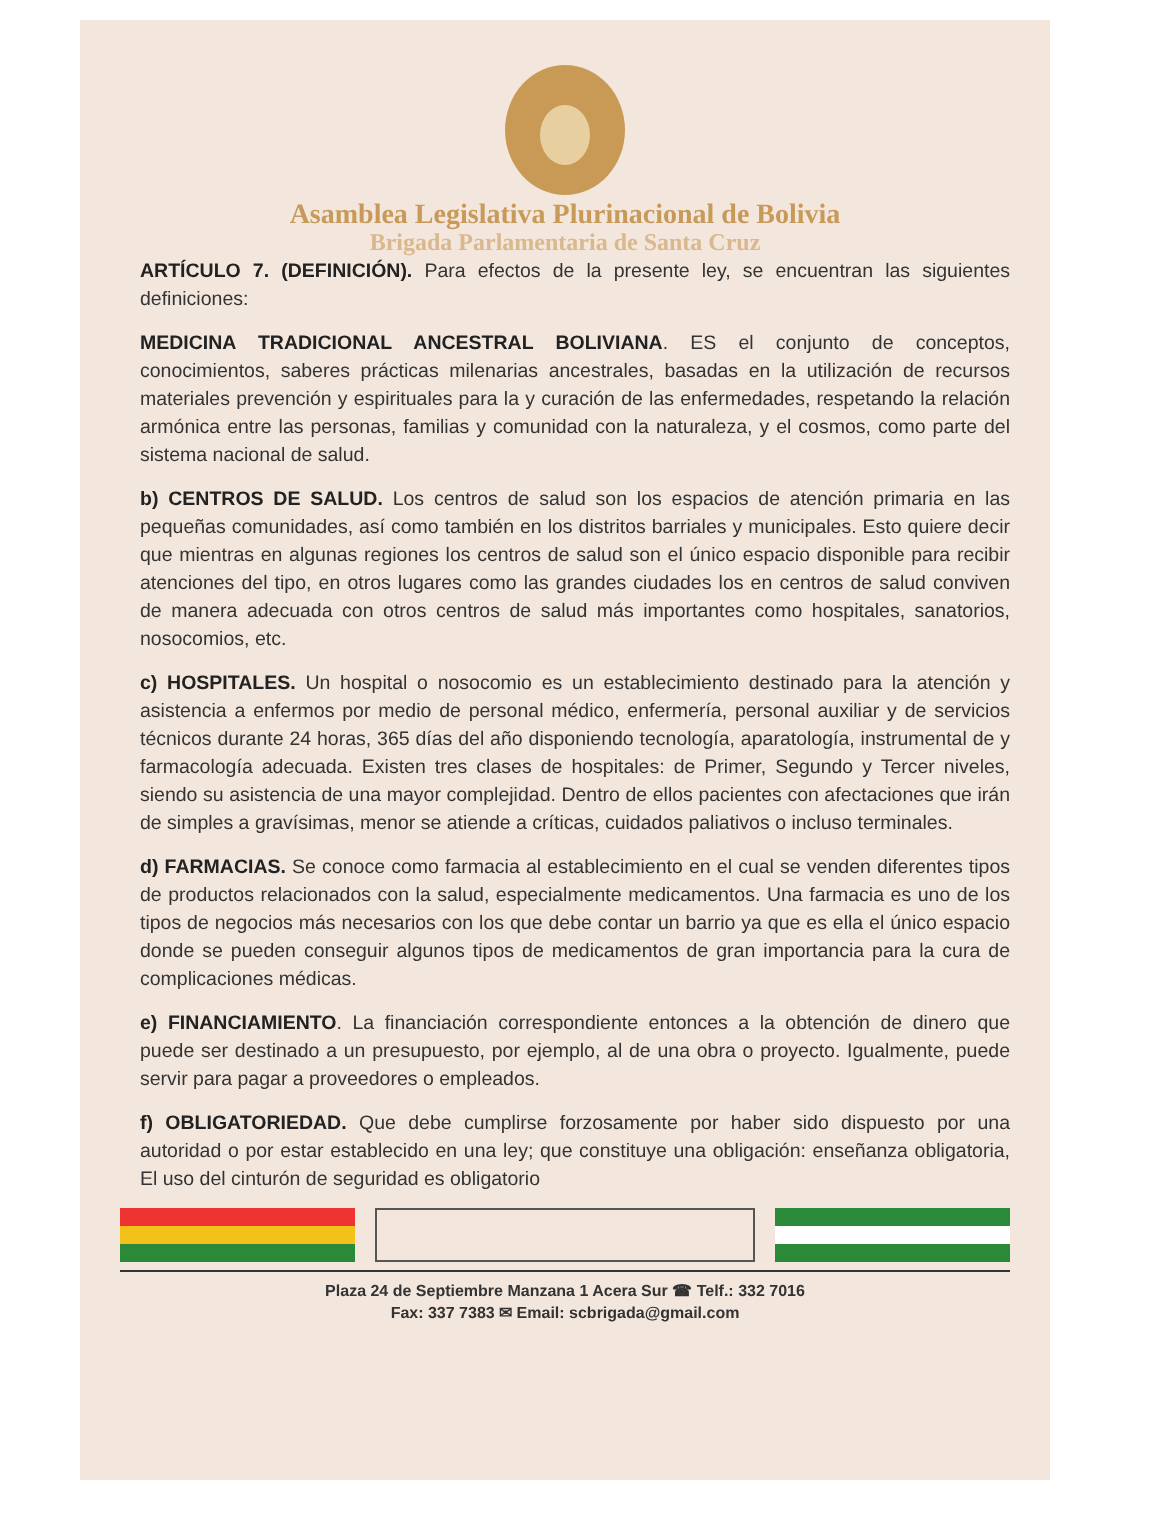Asamblea Legislativa Plurinacional de Bolivia
Brigada Parlamentaria de Santa Cruz
ARTÍCULO 7. (DEFINICIÓN). Para efectos de la presente ley, se encuentran las siguientes definiciones:
MEDICINA TRADICIONAL ANCESTRAL BOLIVIANA. ES el conjunto de conceptos, conocimientos, saberes prácticas milenarias ancestrales, basadas en la utilización de recursos materiales prevención y espirituales para la y curación de las enfermedades, respetando la relación armónica entre las personas, familias y comunidad con la naturaleza, y el cosmos, como parte del sistema nacional de salud.
b) CENTROS DE SALUD. Los centros de salud son los espacios de atención primaria en las pequeñas comunidades, así como también en los distritos barriales y municipales. Esto quiere decir que mientras en algunas regiones los centros de salud son el único espacio disponible para recibir atenciones del tipo, en otros lugares como las grandes ciudades los en centros de salud conviven de manera adecuada con otros centros de salud más importantes como hospitales, sanatorios, nosocomios, etc.
c) HOSPITALES. Un hospital o nosocomio es un establecimiento destinado para la atención y asistencia a enfermos por medio de personal médico, enfermería, personal auxiliar y de servicios técnicos durante 24 horas, 365 días del año disponiendo tecnología, aparatología, instrumental de y farmacología adecuada. Existen tres clases de hospitales: de Primer, Segundo y Tercer niveles, siendo su asistencia de una mayor complejidad. Dentro de ellos pacientes con afectaciones que irán de simples a gravísimas, menor se atiende a críticas, cuidados paliativos o incluso terminales.
d) FARMACIAS. Se conoce como farmacia al establecimiento en el cual se venden diferentes tipos de productos relacionados con la salud, especialmente medicamentos. Una farmacia es uno de los tipos de negocios más necesarios con los que debe contar un barrio ya que es ella el único espacio donde se pueden conseguir algunos tipos de medicamentos de gran importancia para la cura de complicaciones médicas.
e) FINANCIAMIENTO. La financiación correspondiente entonces a la obtención de dinero que puede ser destinado a un presupuesto, por ejemplo, al de una obra o proyecto. Igualmente, puede servir para pagar a proveedores o empleados.
f) OBLIGATORIEDAD. Que debe cumplirse forzosamente por haber sido dispuesto por una autoridad o por estar establecido en una ley; que constituye una obligación: enseñanza obligatoria, El uso del cinturón de seguridad es obligatorio
Plaza 24 de Septiembre Manzana 1 Acera Sur ☎ Telf.: 332 7016
Fax: 337 7383 ✉ Email: scbrigada@gmail.com